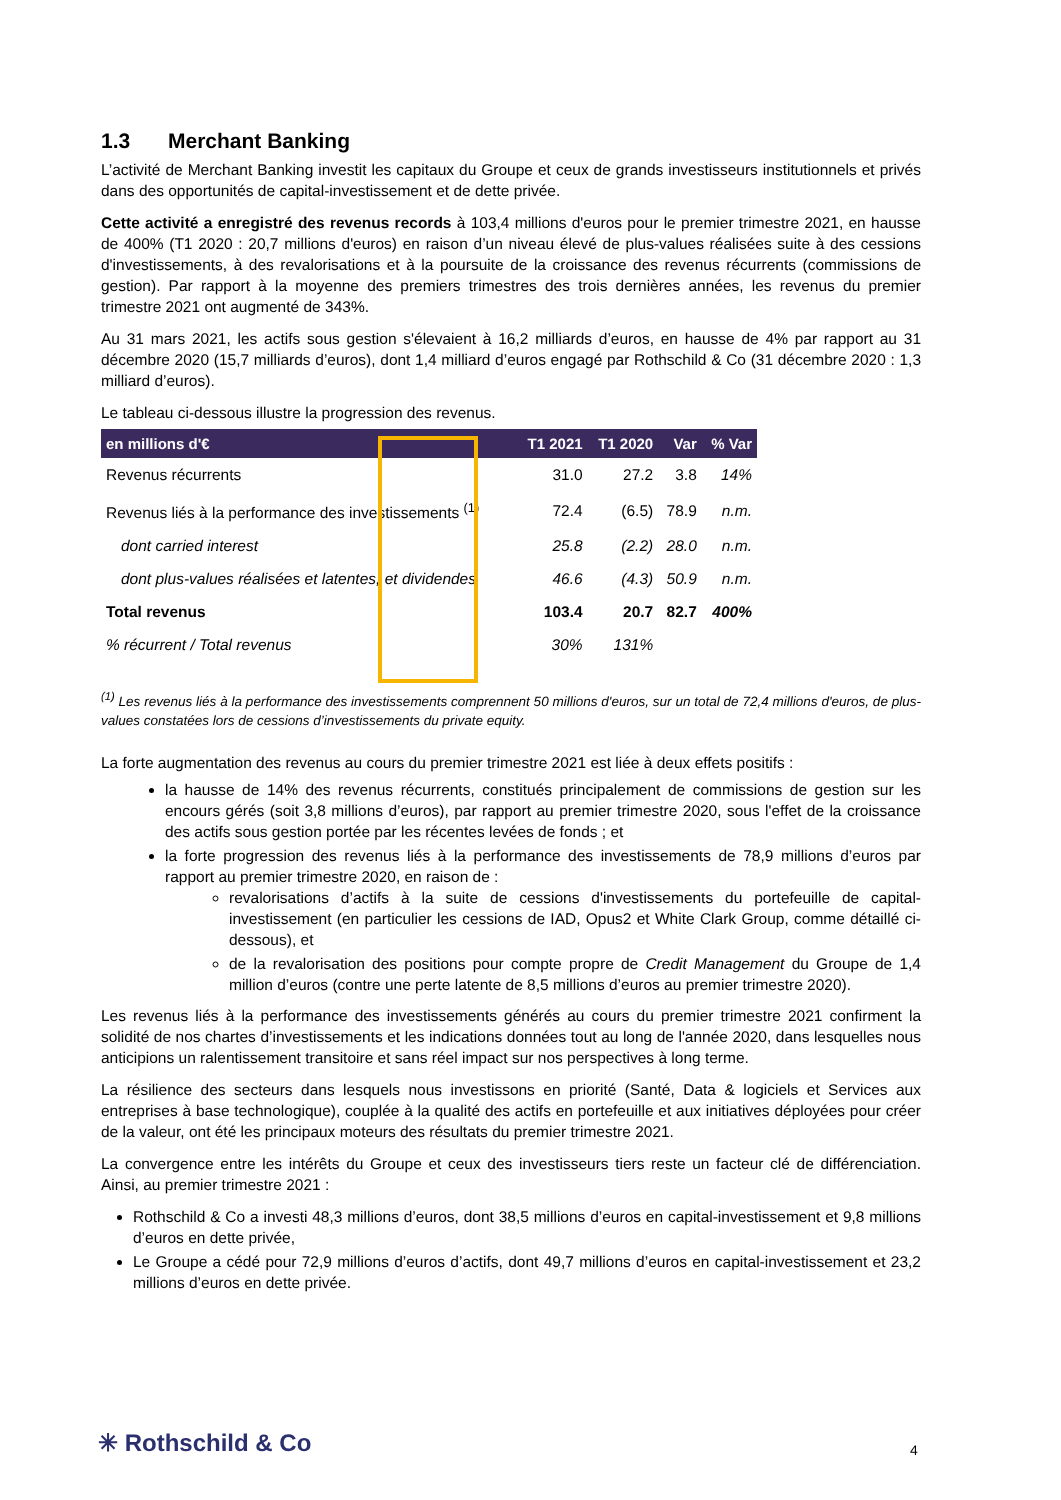1.3 Merchant Banking
L’activité de Merchant Banking investit les capitaux du Groupe et ceux de grands investisseurs institutionnels et privés dans des opportunités de capital-investissement et de dette privée.
Cette activité a enregistré des revenus records à 103,4 millions d'euros pour le premier trimestre 2021, en hausse de 400% (T1 2020 : 20,7 millions d'euros) en raison d’un niveau élevé de plus-values réalisées suite à des cessions d'investissements, à des revalorisations et à la poursuite de la croissance des revenus récurrents (commissions de gestion). Par rapport à la moyenne des premiers trimestres des trois dernières années, les revenus du premier trimestre 2021 ont augmenté de 343%.
Au 31 mars 2021, les actifs sous gestion s'élevaient à 16,2 milliards d’euros, en hausse de 4% par rapport au 31 décembre 2020 (15,7 milliards d’euros), dont 1,4 milliard d’euros engagé par Rothschild & Co (31 décembre 2020 : 1,3 milliard d’euros).
Le tableau ci-dessous illustre la progression des revenus.
| en millions d'€ | T1 2021 | T1 2020 | Var | % Var |
| --- | --- | --- | --- | --- |
| Revenus récurrents | 31.0 | 27.2 | 3.8 | 14% |
| Revenus liés à la performance des investissements <sup>(1)</sup> | 72.4 | (6.5) | 78.9 | n.m. |
| dont carried interest | 25.8 | (2.2) | 28.0 | n.m. |
| dont plus-values réalisées et latentes, et dividendes | 46.6 | (4.3) | 50.9 | n.m. |
| Total revenus | 103.4 | 20.7 | 82.7 | 400% |
| % récurrent / Total revenus | 30% | 131% | | |
<sup>(1)</sup> Les revenus liés à la performance des investissements comprennent 50 millions d'euros, sur un total de 72,4 millions d'euros, de plus-values constatées lors de cessions d’investissements du private equity.
La forte augmentation des revenus au cours du premier trimestre 2021 est liée à deux effets positifs :
la hausse de 14% des revenus récurrents, constitués principalement de commissions de gestion sur les encours gérés (soit 3,8 millions d’euros), par rapport au premier trimestre 2020, sous l'effet de la croissance des actifs sous gestion portée par les récentes levées de fonds ; et
la forte progression des revenus liés à la performance des investissements de 78,9 millions d’euros par rapport au premier trimestre 2020, en raison de :
revalorisations d’actifs à la suite de cessions d'investissements du portefeuille de capital-investissement (en particulier les cessions de IAD, Opus2 et White Clark Group, comme détaillé ci-dessous), et
de la revalorisation des positions pour compte propre de Credit Management du Groupe de 1,4 million d’euros (contre une perte latente de 8,5 millions d’euros au premier trimestre 2020).
Les revenus liés à la performance des investissements générés au cours du premier trimestre 2021 confirment la solidité de nos chartes d’investissements et les indications données tout au long de l'année 2020, dans lesquelles nous anticipions un ralentissement transitoire et sans réel impact sur nos perspectives à long terme.
La résilience des secteurs dans lesquels nous investissons en priorité (Santé, Data & logiciels et Services aux entreprises à base technologique), couplée à la qualité des actifs en portefeuille et aux initiatives déployées pour créer de la valeur, ont été les principaux moteurs des résultats du premier trimestre 2021.
La convergence entre les intérêts du Groupe et ceux des investisseurs tiers reste un facteur clé de différenciation. Ainsi, au premier trimestre 2021 :
Rothschild & Co a investi 48,3 millions d’euros, dont 38,5 millions d’euros en capital-investissement et 9,8 millions d’euros en dette privée,
Le Groupe a cédé pour 72,9 millions d’euros d’actifs, dont 49,7 millions d’euros en capital-investissement et 23,2 millions d’euros en dette privée.
✳ Rothschild & Co 4